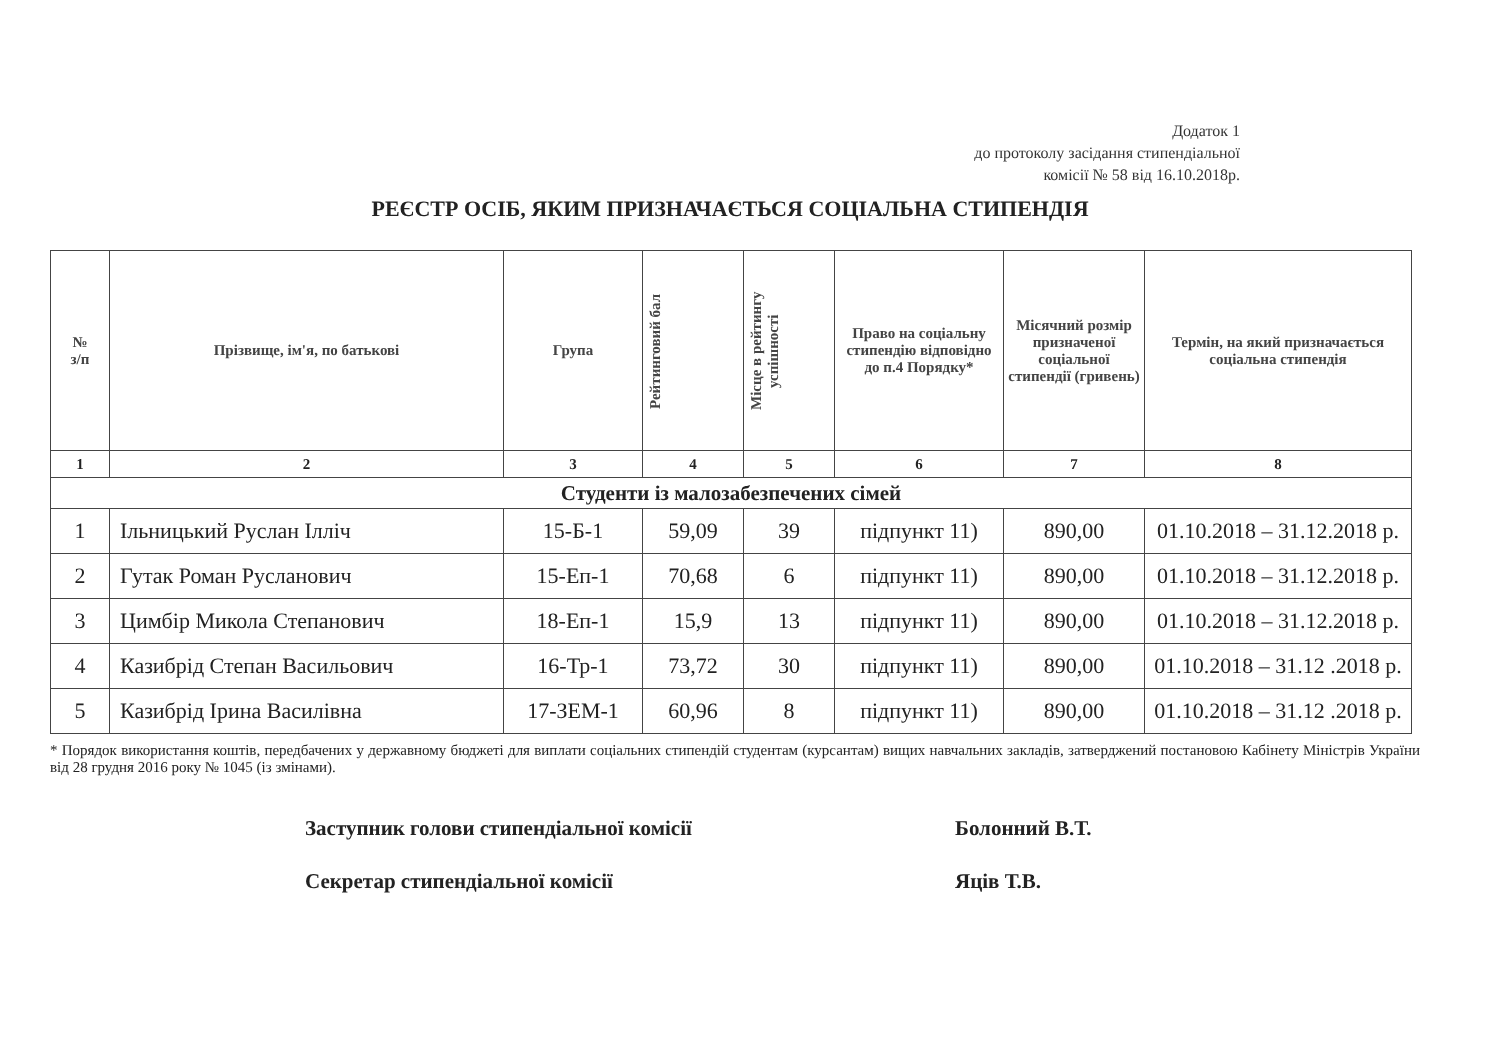Додаток 1
до протоколу засідання стипендіальної
комісії № 58 від 16.10.2018р.
РЕЄСТР ОСІБ, ЯКИМ ПРИЗНАЧАЄТЬСЯ СОЦІАЛЬНА СТИПЕНДІЯ
| № з/п | Прізвище, ім'я, по батькові | Група | Рейтинговий бал | Місце в рейтингу успішності | Право на соціальну стипендію відповідно до п.4 Порядку* | Місячний розмір призначеної соціальної стипендії (гривень) | Термін, на який призначається соціальна стипендія |
| --- | --- | --- | --- | --- | --- | --- | --- |
| 1 | 2 | 3 | 4 | 5 | 6 | 7 | 8 |
| Студенти із малозабезпечених сімей | | | | | | | |
| 1 | Ільницький Руслан Ілліч | 15-Б-1 | 59,09 | 39 | підпункт 11) | 890,00 | 01.10.2018 – 31.12.2018 р. |
| 2 | Гутак Роман Русланович | 15-Еп-1 | 70,68 | 6 | підпункт 11) | 890,00 | 01.10.2018 – 31.12.2018 р. |
| 3 | Цимбір Микола Степанович | 18-Еп-1 | 15,9 | 13 | підпункт 11) | 890,00 | 01.10.2018 – 31.12.2018 р. |
| 4 | Казибрід Степан Васильович | 16-Тр-1 | 73,72 | 30 | підпункт 11) | 890,00 | 01.10.2018 – 31.12 .2018 р. |
| 5 | Казибрід Ірина Василівна | 17-ЗЕМ-1 | 60,96 | 8 | підпункт 11) | 890,00 | 01.10.2018 – 31.12 .2018 р. |
* Порядок використання коштів, передбачених у державному бюджеті для виплати соціальних стипендій студентам (курсантам) вищих навчальних закладів, затверджений постановою Кабінету Міністрів України від 28 грудня 2016 року № 1045 (із змінами).
Заступник голови стипендіальної комісії Болонний В.Т.
Секретар стипендіальної комісії Яців Т.В.